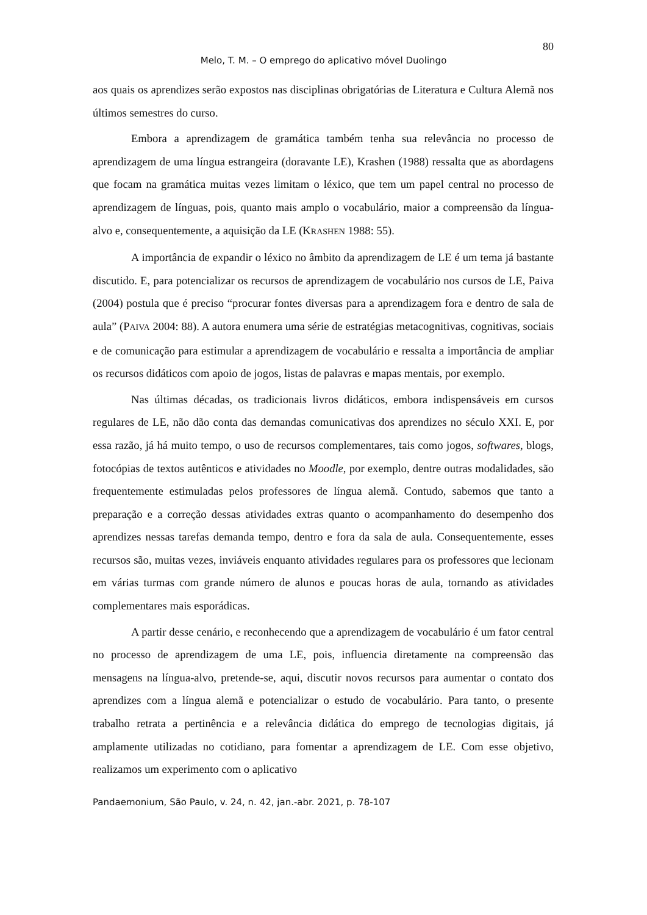80
Melo, T. M. – O emprego do aplicativo móvel Duolingo
aos quais os aprendizes serão expostos nas disciplinas obrigatórias de Literatura e Cultura Alemã nos últimos semestres do curso.
Embora a aprendizagem de gramática também tenha sua relevância no processo de aprendizagem de uma língua estrangeira (doravante LE), Krashen (1988) ressalta que as abordagens que focam na gramática muitas vezes limitam o léxico, que tem um papel central no processo de aprendizagem de línguas, pois, quanto mais amplo o vocabulário, maior a compreensão da língua-alvo e, consequentemente, a aquisição da LE (KRASHEN 1988: 55).
A importância de expandir o léxico no âmbito da aprendizagem de LE é um tema já bastante discutido. E, para potencializar os recursos de aprendizagem de vocabulário nos cursos de LE, Paiva (2004) postula que é preciso “procurar fontes diversas para a aprendizagem fora e dentro de sala de aula” (PAIVA 2004: 88). A autora enumera uma série de estratégias metacognitivas, cognitivas, sociais e de comunicação para estimular a aprendizagem de vocabulário e ressalta a importância de ampliar os recursos didáticos com apoio de jogos, listas de palavras e mapas mentais, por exemplo.
Nas últimas décadas, os tradicionais livros didáticos, embora indispensáveis em cursos regulares de LE, não dão conta das demandas comunicativas dos aprendizes no século XXI. E, por essa razão, já há muito tempo, o uso de recursos complementares, tais como jogos, softwares, blogs, fotocópias de textos autênticos e atividades no Moodle, por exemplo, dentre outras modalidades, são frequentemente estimuladas pelos professores de língua alemã. Contudo, sabemos que tanto a preparação e a correção dessas atividades extras quanto o acompanhamento do desempenho dos aprendizes nessas tarefas demanda tempo, dentro e fora da sala de aula. Consequentemente, esses recursos são, muitas vezes, inviáveis enquanto atividades regulares para os professores que lecionam em várias turmas com grande número de alunos e poucas horas de aula, tornando as atividades complementares mais esporádicas.
A partir desse cenário, e reconhecendo que a aprendizagem de vocabulário é um fator central no processo de aprendizagem de uma LE, pois, influencia diretamente na compreensão das mensagens na língua-alvo, pretende-se, aqui, discutir novos recursos para aumentar o contato dos aprendizes com a língua alemã e potencializar o estudo de vocabulário. Para tanto, o presente trabalho retrata a pertinência e a relevância didática do emprego de tecnologias digitais, já amplamente utilizadas no cotidiano, para fomentar a aprendizagem de LE. Com esse objetivo, realizamos um experimento com o aplicativo
Pandaemonium, São Paulo, v. 24, n. 42, jan.-abr. 2021, p. 78-107